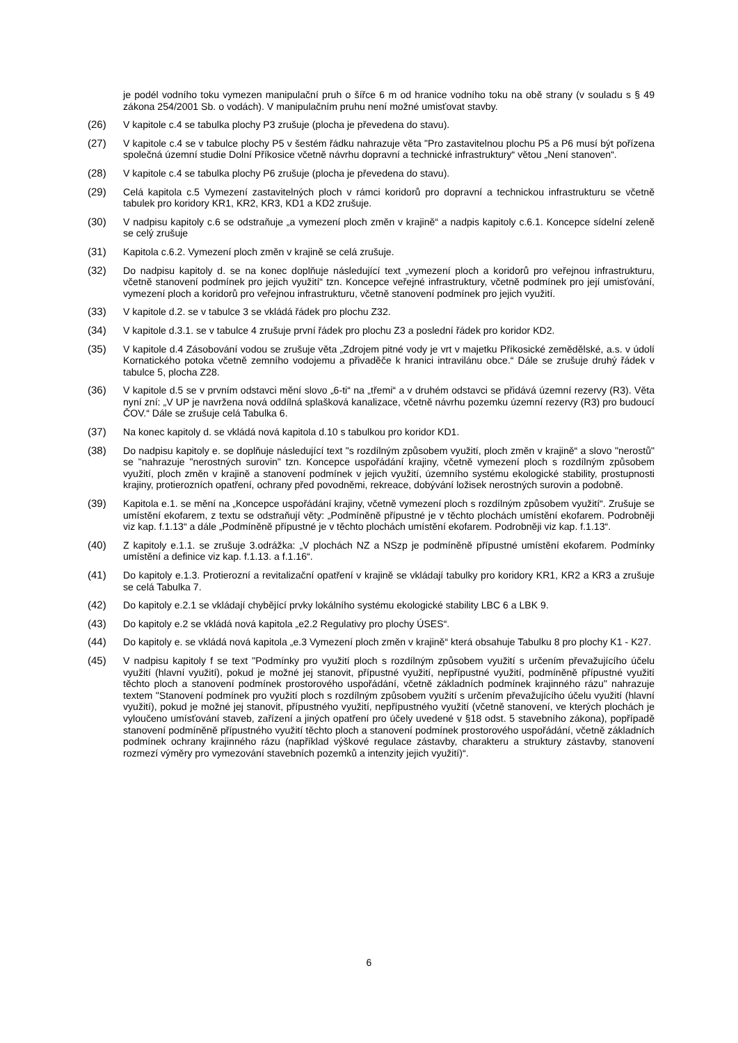je podél vodního toku vymezen manipulační pruh o šířce 6 m od hranice vodního toku na obě strany (v souladu s § 49 zákona 254/2001 Sb. o vodách). V manipulačním pruhu není možné umisťovat stavby.
(26) V kapitole c.4 se tabulka plochy P3 zrušuje (plocha je převedena do stavu).
(27) V kapitole c.4 se v tabulce plochy P5 v šestém řádku nahrazuje věta "Pro zastavitelnou plochu P5 a P6 musí být pořízena společná územní studie Dolní Příkosice včetně návrhu dopravní a technické infrastruktury“ větou „Není stanoven“.
(28) V kapitole c.4 se tabulka plochy P6 zrušuje (plocha je převedena do stavu).
(29) Celá kapitola c.5 Vymezení zastavitelných ploch v rámci koridorů pro dopravní a technickou infrastrukturu se včetně tabulek pro koridory KR1, KR2, KR3, KD1 a KD2 zrušuje.
(30) V nadpisu kapitoly c.6 se odstraňuje „a vymezení ploch změn v krajině“ a nadpis kapitoly c.6.1. Koncepce sídelní zeleně se celý zrušuje
(31) Kapitola c.6.2. Vymezení ploch změn v krajině se celá zrušuje.
(32) Do nadpisu kapitoly d. se na konec doplňuje následující text „vymezení ploch a koridorů pro veřejnou infrastrukturu, včetně stanovení podmínek pro jejich využití“ tzn. Koncepce veřejné infrastruktury, včetně podmínek pro její umisťování, vymezení ploch a koridorů pro veřejnou infrastrukturu, včetně stanovení podmínek pro jejich využití.
(33) V kapitole d.2. se v tabulce 3 se vkládá řádek pro plochu Z32.
(34) V kapitole d.3.1. se v tabulce 4 zrušuje první řádek pro plochu Z3 a poslední řádek pro koridor KD2.
(35) V kapitole d.4 Zásobování vodou se zrušuje věta „Zdrojem pitné vody je vrt v majetku Příkosické zemědělské, a.s. v údolí Kornatického potoka včetně zemního vodojemu a přivaděče k hranici intravilánu obce.“ Dále se zrušuje druhý řádek v tabulce 5, plocha Z28.
(36) V kapitole d.5 se v prvním odstavci mění slovo „6-ti“ na „třemi“ a v druhém odstavci se přidává územní rezervy (R3). Věta nyní zní: „V UP je navržena nová oddílná splašková kanalizace, včetně návrhu pozemku územní rezervy (R3) pro budoucí ČOV.“ Dále se zrušuje celá Tabulka 6.
(37) Na konec kapitoly d. se vkládá nová kapitola d.10 s tabulkou pro koridor KD1.
(38) Do nadpisu kapitoly e. se doplňuje následující text "s rozdílným způsobem využití, ploch změn v krajině“ a slovo "nerostů" se "nahrazuje "nerostných surovin" tzn. Koncepce uspořádání krajiny, včetně vymezení ploch s rozdílným způsobem využití, ploch změn v krajině a stanovení podmínek v jejich využití, územního systému ekologické stability, prostupnosti krajiny, protierozních opatření, ochrany před povodněmi, rekreace, dobývání ložisek nerostných surovin a podobně.
(39) Kapitola e.1. se mění na „Koncepce uspořádání krajiny, včetně vymezení ploch s rozdílným způsobem využití“. Zrušuje se umístění ekofarem, z textu se odstraňují věty: „Podmíněně přípustné je v těchto plochách umístění ekofarem. Podrobněji viz kap. f.1.13“ a dále „Podmíněně přípustné je v těchto plochách umístění ekofarem. Podrobněji viz kap. f.1.13“.
(40) Z kapitoly e.1.1. se zrušuje 3.odrážka: „V plochách NZ a NSzp je podmíněně přípustné umístění ekofarem. Podmínky umístění a definice viz kap. f.1.13. a f.1.16“.
(41) Do kapitoly e.1.3. Protierozní a revitalizační opatření v krajině se vkládají tabulky pro koridory KR1, KR2 a KR3 a zrušuje se celá Tabulka 7.
(42) Do kapitoly e.2.1 se vkládají chybějící prvky lokálního systému ekologické stability LBC 6 a LBK 9.
(43) Do kapitoly e.2 se vkládá nová kapitola „e2.2 Regulativy pro plochy ÚSES“.
(44) Do kapitoly e. se vkládá nová kapitola „e.3 Vymezení ploch změn v krajině“ která obsahuje Tabulku 8 pro plochy K1 - K27.
(45) V nadpisu kapitoly f se text "Podmínky pro využití ploch s rozdílným způsobem využití s určením převažujícího účelu využití (hlavní využití), pokud je možné jej stanovit, přípustné využití, nepřípustné využití, podmíněně přípustné využití těchto ploch a stanovení podmínek prostorového uspořádání, včetně základních podmínek krajinného rázu" nahrazuje textem "Stanovení podmínek pro využití ploch s rozdílným způsobem využití s určením převažujícího účelu využití (hlavní využití), pokud je možné jej stanovit, přípustného využití, nepřípustného využití (včetně stanovení, ve kterých plochách je vyloučeno umísťování staveb, zařízení a jiných opatření pro účely uvedené v §18 odst. 5 stavebního zákona), popřípadě stanovení podmíněně přípustného využití těchto ploch a stanovení podmínek prostorového uspořádání, včetně základních podmínek ochrany krajinného rázu (například výškové regulace zástavby, charakteru a struktury zástavby, stanovení rozmezí výměry pro vymezování stavebních pozemků a intenzity jejich využití)“.
6